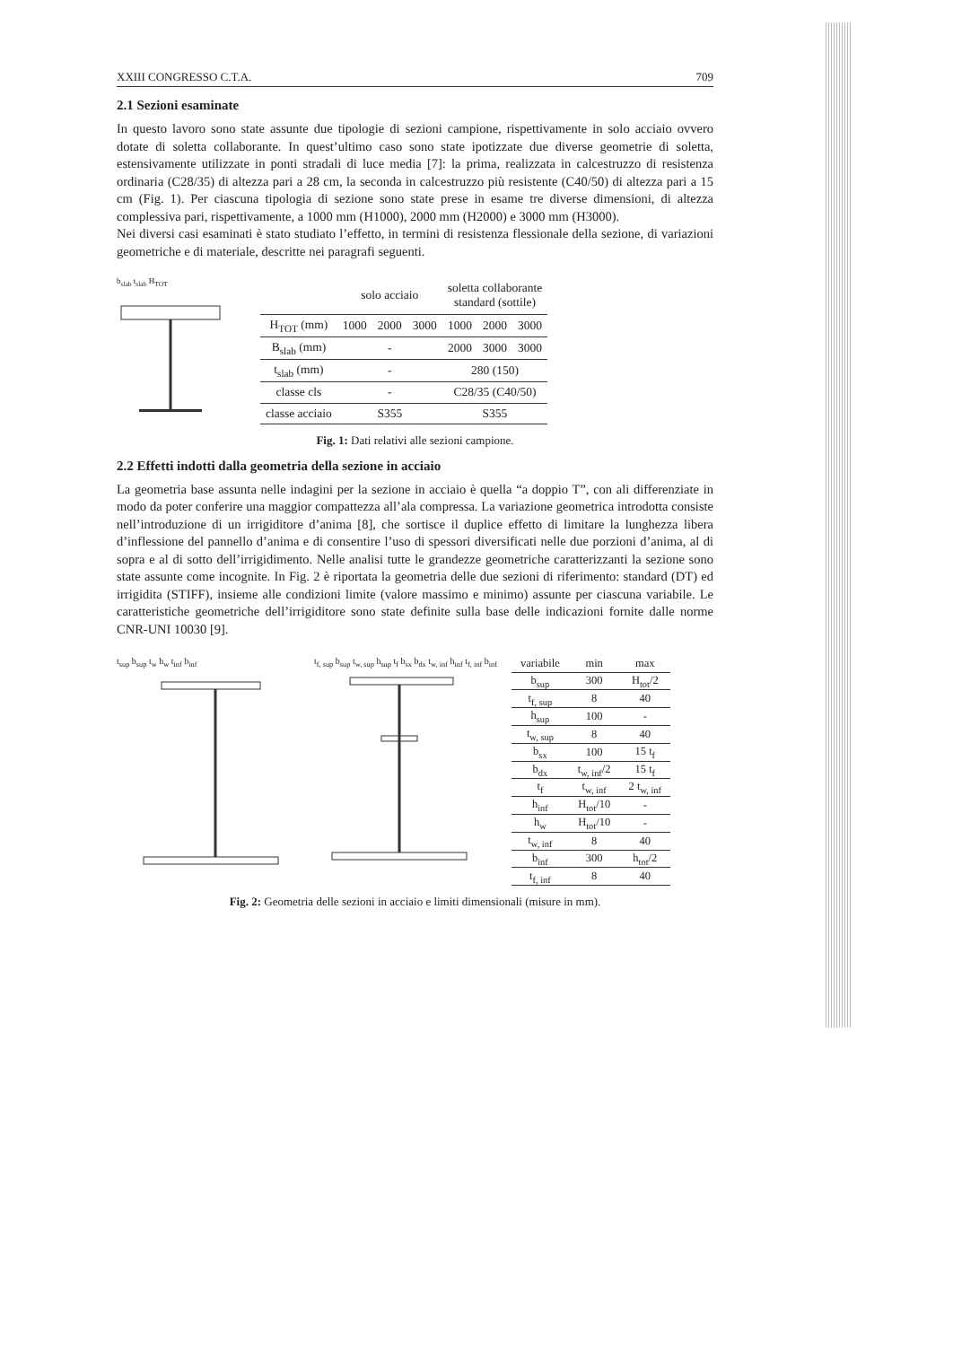XXIII CONGRESSO C.T.A. 709
2.1 Sezioni esaminate
In questo lavoro sono state assunte due tipologie di sezioni campione, rispettivamente in solo acciaio ovvero dotate di soletta collaborante. In quest’ultimo caso sono state ipotizzate due diverse geometrie di soletta, estensivamente utilizzate in ponti stradali di luce media [7]: la prima, realizzata in calcestruzzo di resistenza ordinaria (C28/35) di altezza pari a 28 cm, la seconda in calcestruzzo più resistente (C40/50) di altezza pari a 15 cm (Fig. 1). Per ciascuna tipologia di sezione sono state prese in esame tre diverse dimensioni, di altezza complessiva pari, rispettivamente, a 1000 mm (H1000), 2000 mm (H2000) e 3000 mm (H3000).
Nei diversi casi esaminati è stato studiato l’effetto, in termini di resistenza flessionale della sezione, di variazioni geometriche e di materiale, descritte nei paragrafi seguenti.
b<sub>slab</sub> t<sub>slab</sub> H<sub>TOT</sub>
| | solo acciaio | | | soletta collaborante standard (sottile) | | |
| H<sub>TOT</sub> (mm) | 1000 | 2000 | 3000 | 1000 | 2000 | 3000 |
| B<sub>slab</sub> (mm) | - | | | 2000 | 3000 | 3000 |
| t<sub>slab</sub> (mm) | - | | | 280 (150) | | |
| classe cls | - | | | C28/35 (C40/50) | | |
| classe acciaio | S355 | | | S355 | | |
Fig. 1: Dati relativi alle sezioni campione.
2.2 Effetti indotti dalla geometria della sezione in acciaio
La geometria base assunta nelle indagini per la sezione in acciaio è quella “a doppio T”, con ali differenziate in modo da poter conferire una maggior compattezza all’ala compressa. La variazione geometrica introdotta consiste nell’introduzione di un irrigiditore d’anima [8], che sortisce il duplice effetto di limitare la lunghezza libera d’inflessione del pannello d’anima e di consentire l’uso di spessori diversificati nelle due porzioni d’anima, al di sopra e al di sotto dell’irrigidimento. Nelle analisi tutte le grandezze geometriche caratterizzanti la sezione sono state assunte come incognite. In Fig. 2 è riportata la geometria delle due sezioni di riferimento: standard (DT) ed irrigidita (STIFF), insieme alle condizioni limite (valore massimo e minimo) assunte per ciascuna variabile. Le caratteristiche geometriche dell’irrigiditore sono state definite sulla base delle indicazioni fornite dalle norme CNR-UNI 10030 [9].
t<sub>sup</sub> b<sub>sup</sub> t<sub>w</sub> h<sub>w</sub> t<sub>inf</sub> b<sub>inf</sub> t<sub>f, sup</sub> b<sub>sup</sub> t<sub>w, sup</sub> h<sub>sup</sub> t<sub>f</sub> b<sub>sx</sub> b<sub>dx</sub> t<sub>w, inf</sub> h<sub>inf</sub> t<sub>f, inf</sub> b<sub>inf</sub>
| variabile | min | max |
| b<sub>sup</sub> | 300 | H<sub>tot</sub>/2 |
| t<sub>f, sup</sub> | 8 | 40 |
| h<sub>sup</sub> | 100 | - |
| t<sub>w, sup</sub> | 8 | 40 |
| b<sub>sx</sub> | 100 | 15 t<sub>f</sub> |
| b<sub>dx</sub> | t<sub>w, inf</sub>/2 | 15 t<sub>f</sub> |
| t<sub>f</sub> | t<sub>w, inf</sub> | 2 t<sub>w, inf</sub> |
| h<sub>inf</sub> | H<sub>tot</sub>/10 | - |
| h<sub>w</sub> | H<sub>tot</sub>/10 | - |
| t<sub>w, inf</sub> | 8 | 40 |
| b<sub>inf</sub> | 300 | h<sub>tot</sub>/2 |
| t<sub>f, inf</sub> | 8 | 40 |
Fig. 2: Geometria delle sezioni in acciaio e limiti dimensionali (misure in mm).